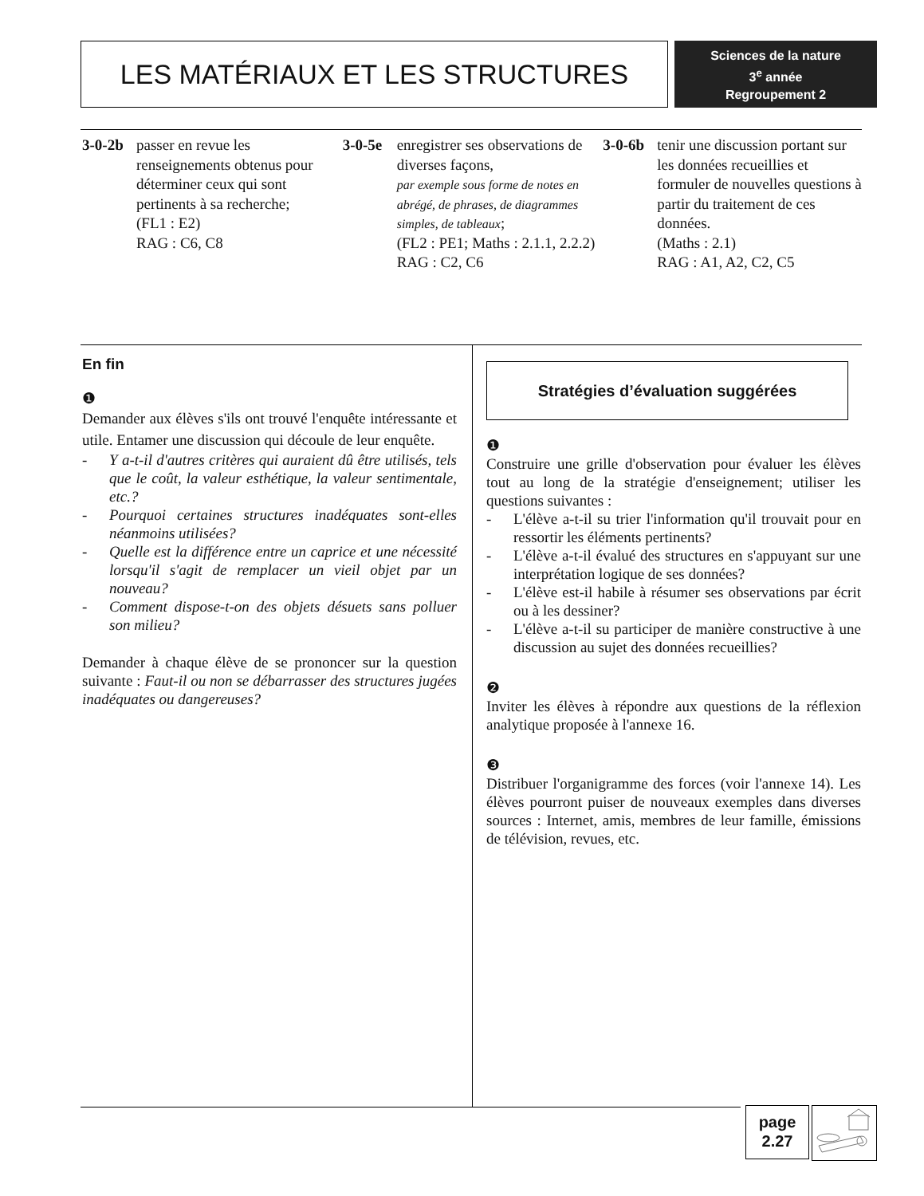LES MATÉRIAUX ET LES STRUCTURES
Sciences de la nature
3<sup>e</sup> année
Regroupement 2
3-0-2b
passer en revue les renseignements obtenus pour déterminer ceux qui sont pertinents à sa recherche;
(FL1 : E2)
RAG : C6, C8
3-0-5e
enregistrer ses observations de diverses façons,
par exemple sous forme de notes en abrégé, de phrases, de diagrammes simples, de tableaux;
(FL2 : PE1; Maths : 2.1.1, 2.2.2)
RAG : C2, C6
3-0-6b
tenir une discussion portant sur les données recueillies et formuler de nouvelles questions à partir du traitement de ces données.
(Maths : 2.1)
RAG : A1, A2, C2, C5
En fin
❶
Demander aux élèves s'ils ont trouvé l'enquête intéressante et utile. Entamer une discussion qui découle de leur enquête.
- Y a-t-il d'autres critères qui auraient dû être utilisés, tels que le coût, la valeur esthétique, la valeur sentimentale, etc.?
- Pourquoi certaines structures inadéquates sont-elles néanmoins utilisées?
- Quelle est la différence entre un caprice et une nécessité lorsqu'il s'agit de remplacer un vieil objet par un nouveau?
- Comment dispose-t-on des objets désuets sans polluer son milieu?
Demander à chaque élève de se prononcer sur la question suivante : Faut-il ou non se débarrasser des structures jugées inadéquates ou dangereuses?
Stratégies d’évaluation suggérées
❶
Construire une grille d'observation pour évaluer les élèves tout au long de la stratégie d'enseignement; utiliser les questions suivantes :
- L'élève a-t-il su trier l'information qu'il trouvait pour en ressortir les éléments pertinents?
- L'élève a-t-il évalué des structures en s'appuyant sur une interprétation logique de ses données?
- L'élève est-il habile à résumer ses observations par écrit ou à les dessiner?
- L'élève a-t-il su participer de manière constructive à une discussion au sujet des données recueillies?
❷
Inviter les élèves à répondre aux questions de la réflexion analytique proposée à l'annexe 16.
❸
Distribuer l'organigramme des forces (voir l'annexe 14). Les élèves pourront puiser de nouveaux exemples dans diverses sources : Internet, amis, membres de leur famille, émissions de télévision, revues, etc.
page
2.27